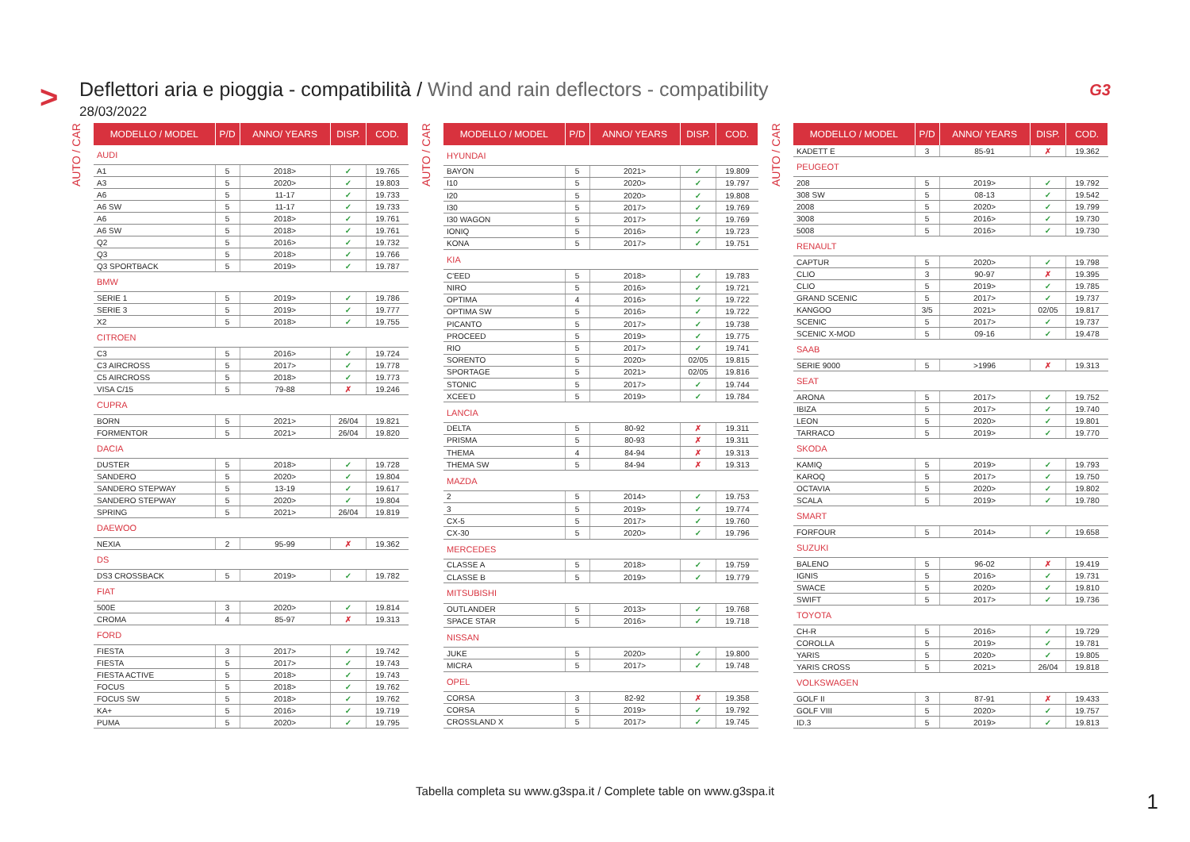>
Deflettori aria e pioggia - compatibilità / Wind and rain deflectors - compatibility
28/03/2022
G3
AUTO / CAR
| MODELLO / MODEL | P/D | ANNO/ YEARS | DISP. | COD. |
| --- | --- | --- | --- | --- |
| AUDI | | | | |
| A1 | 5 | 2018> | ✓ | 19.765 |
| A3 | 5 | 2020> | ✓ | 19.803 |
| A6 | 5 | 11-17 | ✓ | 19.733 |
| A6 SW | 5 | 11-17 | ✓ | 19.733 |
| A6 | 5 | 2018> | ✓ | 19.761 |
| A6 SW | 5 | 2018> | ✓ | 19.761 |
| Q2 | 5 | 2016> | ✓ | 19.732 |
| Q3 | 5 | 2018> | ✓ | 19.766 |
| Q3 SPORTBACK | 5 | 2019> | ✓ | 19.787 |
| BMW | | | | |
| SERIE 1 | 5 | 2019> | ✓ | 19.786 |
| SERIE 3 | 5 | 2019> | ✓ | 19.777 |
| X2 | 5 | 2018> | ✓ | 19.755 |
| CITROEN | | | | |
| C3 | 5 | 2016> | ✓ | 19.724 |
| C3 AIRCROSS | 5 | 2017> | ✓ | 19.778 |
| C5 AIRCROSS | 5 | 2018> | ✓ | 19.773 |
| VISA C/15 | 5 | 79-88 | ✗ | 19.246 |
| CUPRA | | | | |
| BORN | 5 | 2021> | 26/04 | 19.821 |
| FORMENTOR | 5 | 2021> | 26/04 | 19.820 |
| DACIA | | | | |
| DUSTER | 5 | 2018> | ✓ | 19.728 |
| SANDERO | 5 | 2020> | ✓ | 19.804 |
| SANDERO STEPWAY | 5 | 13-19 | ✓ | 19.617 |
| SANDERO STEPWAY | 5 | 2020> | ✓ | 19.804 |
| SPRING | 5 | 2021> | 26/04 | 19.819 |
| DAEWOO | | | | |
| NEXIA | 2 | 95-99 | ✗ | 19.362 |
| DS | | | | |
| DS3 CROSSBACK | 5 | 2019> | ✓ | 19.782 |
| FIAT | | | | |
| 500E | 3 | 2020> | ✓ | 19.814 |
| CROMA | 4 | 85-97 | ✗ | 19.313 |
| FORD | | | | |
| FIESTA | 3 | 2017> | ✓ | 19.742 |
| FIESTA | 5 | 2017> | ✓ | 19.743 |
| FIESTA ACTIVE | 5 | 2018> | ✓ | 19.743 |
| FOCUS | 5 | 2018> | ✓ | 19.762 |
| FOCUS SW | 5 | 2018> | ✓ | 19.762 |
| KA+ | 5 | 2016> | ✓ | 19.719 |
| PUMA | 5 | 2020> | ✓ | 19.795 |
AUTO / CAR
| MODELLO / MODEL | P/D | ANNO/ YEARS | DISP. | COD. |
| --- | --- | --- | --- | --- |
| HYUNDAI | | | | |
| BAYON | 5 | 2021> | ✓ | 19.809 |
| I10 | 5 | 2020> | ✓ | 19.797 |
| I20 | 5 | 2020> | ✓ | 19.808 |
| I30 | 5 | 2017> | ✓ | 19.769 |
| I30 WAGON | 5 | 2017> | ✓ | 19.769 |
| IONIQ | 5 | 2016> | ✓ | 19.723 |
| KONA | 5 | 2017> | ✓ | 19.751 |
| KIA | | | | |
| C'EED | 5 | 2018> | ✓ | 19.783 |
| NIRO | 5 | 2016> | ✓ | 19.721 |
| OPTIMA | 4 | 2016> | ✓ | 19.722 |
| OPTIMA SW | 5 | 2016> | ✓ | 19.722 |
| PICANTO | 5 | 2017> | ✓ | 19.738 |
| PROCEED | 5 | 2019> | ✓ | 19.775 |
| RIO | 5 | 2017> | ✓ | 19.741 |
| SORENTO | 5 | 2020> | 02/05 | 19.815 |
| SPORTAGE | 5 | 2021> | 02/05 | 19.816 |
| STONIC | 5 | 2017> | ✓ | 19.744 |
| XCEE'D | 5 | 2019> | ✓ | 19.784 |
| LANCIA | | | | |
| DELTA | 5 | 80-92 | ✗ | 19.311 |
| PRISMA | 5 | 80-93 | ✗ | 19.311 |
| THEMA | 4 | 84-94 | ✗ | 19.313 |
| THEMA SW | 5 | 84-94 | ✗ | 19.313 |
| MAZDA | | | | |
| 2 | 5 | 2014> | ✓ | 19.753 |
| 3 | 5 | 2019> | ✓ | 19.774 |
| CX-5 | 5 | 2017> | ✓ | 19.760 |
| CX-30 | 5 | 2020> | ✓ | 19.796 |
| MERCEDES | | | | |
| CLASSE A | 5 | 2018> | ✓ | 19.759 |
| CLASSE B | 5 | 2019> | ✓ | 19.779 |
| MITSUBISHI | | | | |
| OUTLANDER | 5 | 2013> | ✓ | 19.768 |
| SPACE STAR | 5 | 2016> | ✓ | 19.718 |
| NISSAN | | | | |
| JUKE | 5 | 2020> | ✓ | 19.800 |
| MICRA | 5 | 2017> | ✓ | 19.748 |
| OPEL | | | | |
| CORSA | 3 | 82-92 | ✗ | 19.358 |
| CORSA | 5 | 2019> | ✓ | 19.792 |
| CROSSLAND X | 5 | 2017> | ✓ | 19.745 |
AUTO / CAR
| MODELLO / MODEL | P/D | ANNO/ YEARS | DISP. | COD. |
| --- | --- | --- | --- | --- |
| KADETT E | 3 | 85-91 | ✗ | 19.362 |
| PEUGEOT | | | | |
| 208 | 5 | 2019> | ✓ | 19.792 |
| 308 SW | 5 | 08-13 | ✓ | 19.542 |
| 2008 | 5 | 2020> | ✓ | 19.799 |
| 3008 | 5 | 2016> | ✓ | 19.730 |
| 5008 | 5 | 2016> | ✓ | 19.730 |
| RENAULT | | | | |
| CAPTUR | 5 | 2020> | ✓ | 19.798 |
| CLIO | 3 | 90-97 | ✗ | 19.395 |
| CLIO | 5 | 2019> | ✓ | 19.785 |
| GRAND SCENIC | 5 | 2017> | ✓ | 19.737 |
| KANGOO | 3/5 | 2021> | 02/05 | 19.817 |
| SCENIC | 5 | 2017> | ✓ | 19.737 |
| SCENIC X-MOD | 5 | 09-16 | ✓ | 19.478 |
| SAAB | | | | |
| SERIE 9000 | 5 | >1996 | ✗ | 19.313 |
| SEAT | | | | |
| ARONA | 5 | 2017> | ✓ | 19.752 |
| IBIZA | 5 | 2017> | ✓ | 19.740 |
| LEON | 5 | 2020> | ✓ | 19.801 |
| TARRACO | 5 | 2019> | ✓ | 19.770 |
| SKODA | | | | |
| KAMIQ | 5 | 2019> | ✓ | 19.793 |
| KAROQ | 5 | 2017> | ✓ | 19.750 |
| OCTAVIA | 5 | 2020> | ✓ | 19.802 |
| SCALA | 5 | 2019> | ✓ | 19.780 |
| SMART | | | | |
| FORFOUR | 5 | 2014> | ✓ | 19.658 |
| SUZUKI | | | | |
| BALENO | 5 | 96-02 | ✗ | 19.419 |
| IGNIS | 5 | 2016> | ✓ | 19.731 |
| SWACE | 5 | 2020> | ✓ | 19.810 |
| SWIFT | 5 | 2017> | ✓ | 19.736 |
| TOYOTA | | | | |
| CH-R | 5 | 2016> | ✓ | 19.729 |
| COROLLA | 5 | 2019> | ✓ | 19.781 |
| YARIS | 5 | 2020> | ✓ | 19.805 |
| YARIS CROSS | 5 | 2021> | 26/04 | 19.818 |
| VOLKSWAGEN | | | | |
| GOLF II | 3 | 87-91 | ✗ | 19.433 |
| GOLF VIII | 5 | 2020> | ✓ | 19.757 |
| ID.3 | 5 | 2019> | ✓ | 19.813 |
Tabella completa su www.g3spa.it / Complete table on www.g3spa.it
1